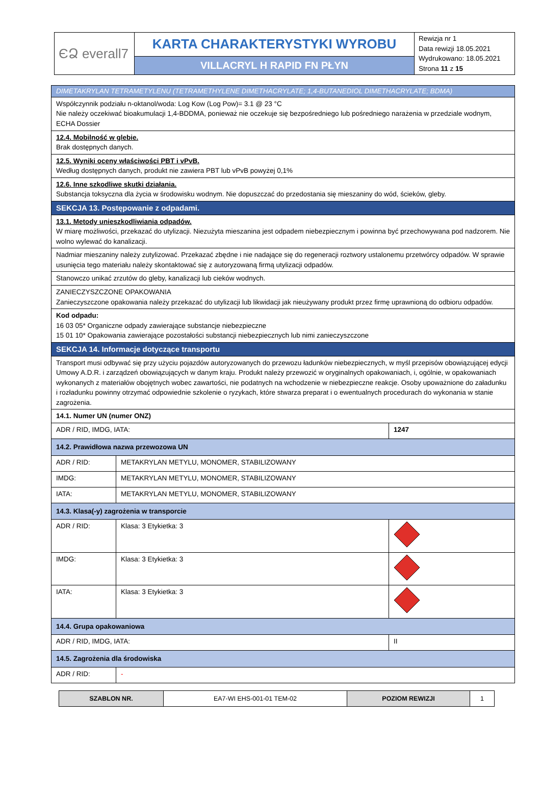| ЄՁ everall7 | KARTA CHARAKTERYSTYKI WYROBU | Rewizja nr 1 Data rewizji 18.05.2021 Wydrukowano: 18.05.2021 Strona 11 z 15 |
| | VILLACRYL H RAPID FN PŁYN | |
| DIMETAKRYLAN TETRAMETYLENU (TETRAMETHYLENE DIMETHACRYLATE; 1,4-BUTANEDIOL DIMETHACRYLATE; BDMA) | | | |
| Współczynnik podziału n-oktanol/woda: Log Kow (Log Pow)= 3.1 @ 23 °C Nie należy oczekiwać bioakumulacji 1,4-BDDMA, ponieważ nie oczekuje się bezpośredniego lub pośredniego narażenia w przedziale wodnym, ECHA Dossier | | | |
| 12.4. Mobilność w glebie. Brak dostępnych danych. | | | |
| 12.5. Wyniki oceny właściwości PBT i vPvB. Według dostępnych danych, produkt nie zawiera PBT lub vPvB powyżej 0,1% | | | |
| 12.6. Inne szkodliwe skutki działania. Substancja toksyczna dla życia w środowisku wodnym. Nie dopuszczać do przedostania się mieszaniny do wód, ścieków, gleby. | | | |
| SEKCJA 13. Postępowanie z odpadami. | | | |
| 13.1. Metody unieszkodliwiania odpadów. W miarę możliwości, przekazać do utylizacji. Niezużyta mieszanina jest odpadem niebezpiecznym i powinna być przechowywana pod nadzorem. Nie wolno wylewać do kanalizacji. | | | |
| Nadmiar mieszaniny należy zutylizować. Przekazać zbędne i nie nadające się do regeneracji roztwory ustalonemu przetwórcy odpadów. W sprawie usunięcia tego materiału należy skontaktować się z autoryzowaną firmą utylizacji odpadów. | | | |
| Stanowczo unikać zrzutów do gleby, kanalizacji lub cieków wodnych. | | | |
| ZANIECZYSZCZONE OPAKOWANIA Zanieczyszczone opakowania należy przekazać do utylizacji lub likwidacji jak nieużywany produkt przez firmę uprawnioną do odbioru odpadów. | | | |
| Kod odpadu: 16 03 05* Organiczne odpady zawierające substancje niebezpieczne 15 01 10* Opakowania zawierające pozostałości substancji niebezpiecznych lub nimi zanieczyszczone | | | |
| SEKCJA 14. Informacje dotyczące transportu | | | |
| Transport musi odbywać się przy użyciu pojazdów autoryzowanych do przewozu ładunków niebezpiecznych, w myśl przepisów obowiązującej edycji Umowy A.D.R. i zarządzeń obowiązujących w danym kraju. Produkt należy przewozić w oryginalnych opakowaniach, i, ogólnie, w opakowaniach wykonanych z materiałów obojętnych wobec zawartości, nie podatnych na wchodzenie w niebezpieczne reakcje. Osoby upoważnione do załadunku i rozładunku powinny otrzymać odpowiednie szkolenie o ryzykach, które stwarza preparat i o ewentualnych procedurach do wykonania w stanie zagrożenia. | | | |
| 14.1. Numer UN (numer ONZ) | | | |
| ADR / RID, IMDG, IATA: | | 1247 | |
| 14.2. Prawidłowa nazwa przewozowa UN | | | |
| ADR / RID: | METAKRYLAN METYLU, MONOMER, STABILIZOWANY | | |
| IMDG: | METAKRYLAN METYLU, MONOMER, STABILIZOWANY | | |
| IATA: | METAKRYLAN METYLU, MONOMER, STABILIZOWANY | | |
| 14.3. Klasa(-y) zagrożenia w transporcie | | | |
| ADR / RID: | Klasa: 3 Etykietka: 3 | | |
| IMDG: | Klasa: 3 Etykietka: 3 | | |
| IATA: | Klasa: 3 Etykietka: 3 | | |
| 14.4. Grupa opakowaniowa | | | |
| ADR / RID, IMDG, IATA: | | II | |
| 14.5. Zagrożenia dla środowiska | | | |
| ADR / RID: | - | | |
| SZABLON NR. | EA7-WI EHS-001-01 TEM-02 | POZIOM REWIZJI | 1 |